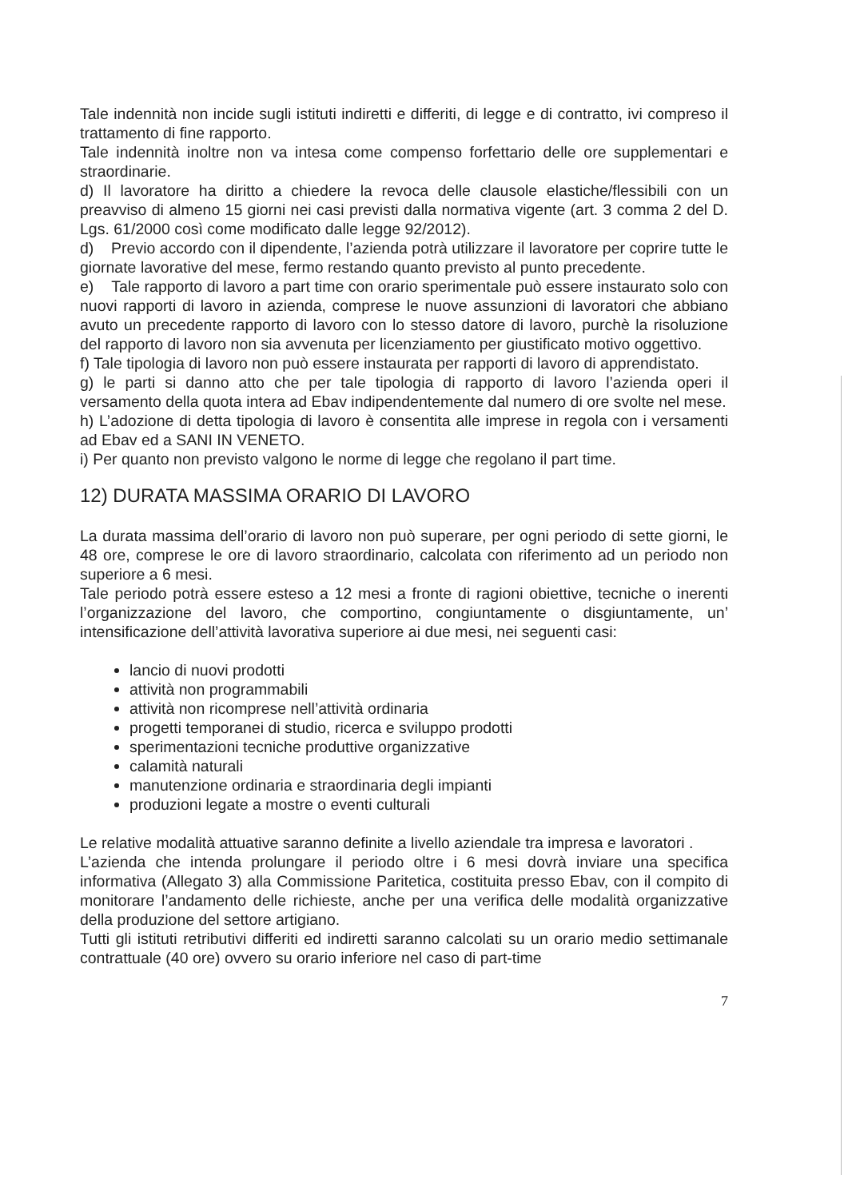Tale indennità non incide sugli istituti indiretti e differiti, di legge e di contratto, ivi compreso il trattamento di fine rapporto.
Tale indennità inoltre non va intesa come compenso forfettario delle ore supplementari e straordinarie.
d) Il lavoratore ha diritto a chiedere la revoca delle clausole elastiche/flessibili con un preavviso di almeno 15 giorni nei casi previsti dalla normativa vigente (art. 3 comma 2 del D. Lgs. 61/2000 così come modificato dalle legge 92/2012).
d) Previo accordo con il dipendente, l’azienda potrà utilizzare il lavoratore per coprire tutte le giornate lavorative del mese, fermo restando quanto previsto al punto precedente.
e) Tale rapporto di lavoro a part time con orario sperimentale può essere instaurato solo con nuovi rapporti di lavoro in azienda, comprese le nuove assunzioni di lavoratori che abbiano avuto un precedente rapporto di lavoro con lo stesso datore di lavoro, purchè la risoluzione del rapporto di lavoro non sia avvenuta per licenziamento per giustificato motivo oggettivo.
f) Tale tipologia di lavoro non può essere instaurata per rapporti di lavoro di apprendistato.
g) le parti si danno atto che per tale tipologia di rapporto di lavoro l’azienda operi il versamento della quota intera ad Ebav indipendentemente dal numero di ore svolte nel mese.
h) L’adozione di detta tipologia di lavoro è consentita alle imprese in regola con i versamenti ad Ebav ed a SANI IN VENETO.
i) Per quanto non previsto valgono le norme di legge che regolano il part time.
12) DURATA MASSIMA ORARIO DI LAVORO
La durata massima dell’orario di lavoro non può superare, per ogni periodo di sette giorni, le 48 ore, comprese le ore di lavoro straordinario, calcolata con riferimento ad un periodo non superiore a 6 mesi.
Tale periodo potrà essere esteso a 12 mesi a fronte di ragioni obiettive, tecniche o inerenti l’organizzazione del lavoro, che comportino, congiuntamente o disgiuntamente, un’ intensificazione dell’attività lavorativa superiore ai due mesi, nei seguenti casi:
lancio di nuovi prodotti
attività non programmabili
attività non ricomprese nell’attività ordinaria
progetti temporanei di studio, ricerca e sviluppo prodotti
sperimentazioni tecniche produttive organizzative
calamità naturali
manutenzione ordinaria e straordinaria degli impianti
produzioni legate a mostre o eventi culturali
Le relative modalità attuative saranno definite a livello aziendale tra impresa e lavoratori .
L’azienda che intenda prolungare il periodo oltre i 6 mesi dovrà inviare una specifica informativa (Allegato 3) alla Commissione Paritetica, costituita presso Ebav, con il compito di monitorare l’andamento delle richieste, anche per una verifica delle modalità organizzative della produzione del settore artigiano.
Tutti gli istituti retributivi differiti ed indiretti saranno calcolati su un orario medio settimanale contrattuale (40 ore) ovvero su orario inferiore nel caso di part-time
7